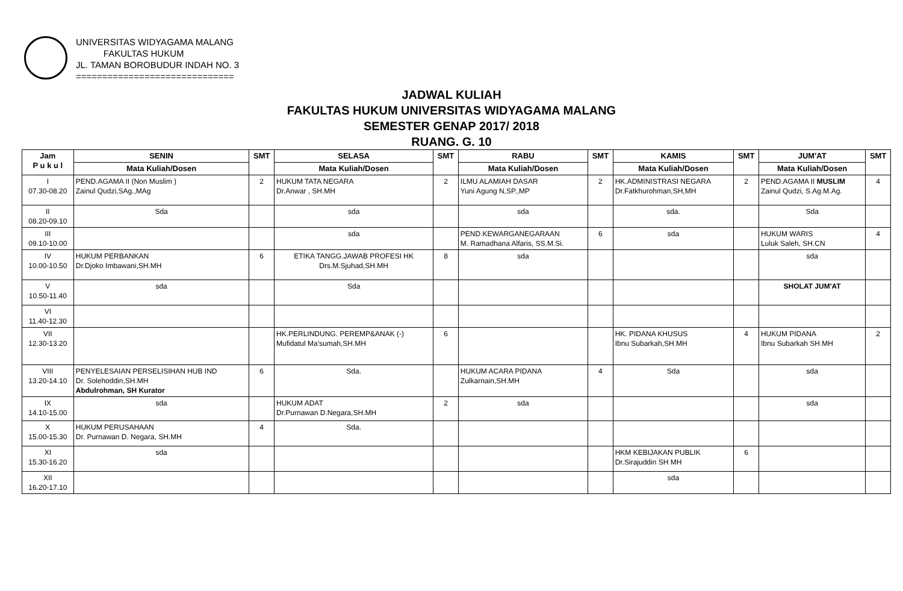UNIVERSITAS WIDYAGAMA MALANG
FAKULTAS HUKUM
JL. TAMAN BOROBUDUR INDAH NO. 3
==============================
JADWAL KULIAH
FAKULTAS HUKUM UNIVERSITAS WIDYAGAMA MALANG
SEMESTER GENAP 2017/ 2018
RUANG. G. 10
| Jam P u k u l | SENIN | SMT | SELASA | SMT | RABU | SMT | KAMIS | SMT | JUM'AT | SMT |
| --- | --- | --- | --- | --- | --- | --- | --- | --- | --- | --- |
| | Mata Kuliah/Dosen | | Mata Kuliah/Dosen | | Mata Kuliah/Dosen | | Mata Kuliah/Dosen | | Mata Kuliah/Dosen | |
| I 07.30-08.20 | PEND.AGAMA II (Non Muslim ) Zainul Qudzi,SAg.,MAg | 2 | HUKUM TATA NEGARA Dr.Anwar , SH.MH | 2 | ILMU ALAMIAH DASAR Yuni Agung N,SP.,MP | 2 | HK.ADMINISTRASI NEGARA Dr.Fatkhurohman,SH,MH | 2 | PEND.AGAMA II MUSLIM Zainul Qudzi, S.Ag.M.Ag. | 4 |
| II 08.20-09.10 | Sda | | sda | | sda | | sda. | | Sda | |
| III 09.10-10.00 | | | sda | | PEND.KEWARGANEGARAAN M. Ramadhana Alfaris, SS.M.Si. | 6 | sda | | HUKUM WARIS Luluk Saleh, SH.CN | 4 |
| IV 10.00-10.50 | HUKUM PERBANKAN Dr.Djoko Imbawani,SH.MH | 6 | ETIKA TANGG.JAWAB PROFESI HK Drs.M.Sjuhad,SH.MH | 8 | sda | | | | sda | |
| V 10.50-11.40 | sda | | Sda | | | | | | SHOLAT JUM'AT | |
| VI 11.40-12.30 | | | | | | | | | | |
| VII 12.30-13.20 | | | HK.PERLINDUNG. PEREMP&ANAK (-) Mufidatul Ma'sumah,SH.MH | 6 | | | HK. PIDANA KHUSUS Ibnu Subarkah,SH.MH | 4 | HUKUM PIDANA Ibnu Subarkah SH.MH | 2 |
| VIII 13.20-14.10 | PENYELESAIAN PERSELISIHAN HUB IND Dr. Solehoddin,SH.MH Abdulrohman, SH Kurator | 6 | Sda. | | HUKUM ACARA PIDANA Zulkarnain,SH.MH | 4 | Sda | | sda | |
| IX 14.10-15.00 | sda | | HUKUM ADAT Dr.Purnawan D.Negara,SH.MH | 2 | sda | | | | sda | |
| X 15.00-15.30 | HUKUM PERUSAHAAN Dr. Purnawan D. Negara, SH.MH | 4 | Sda. | | | | | | | |
| XI 15.30-16.20 | sda | | | | | | HKM KEBIJAKAN PUBLIK Dr.Sirajuddin SH MH | 6 | | |
| XII 16.20-17.10 | | | | | | | sda | | | |